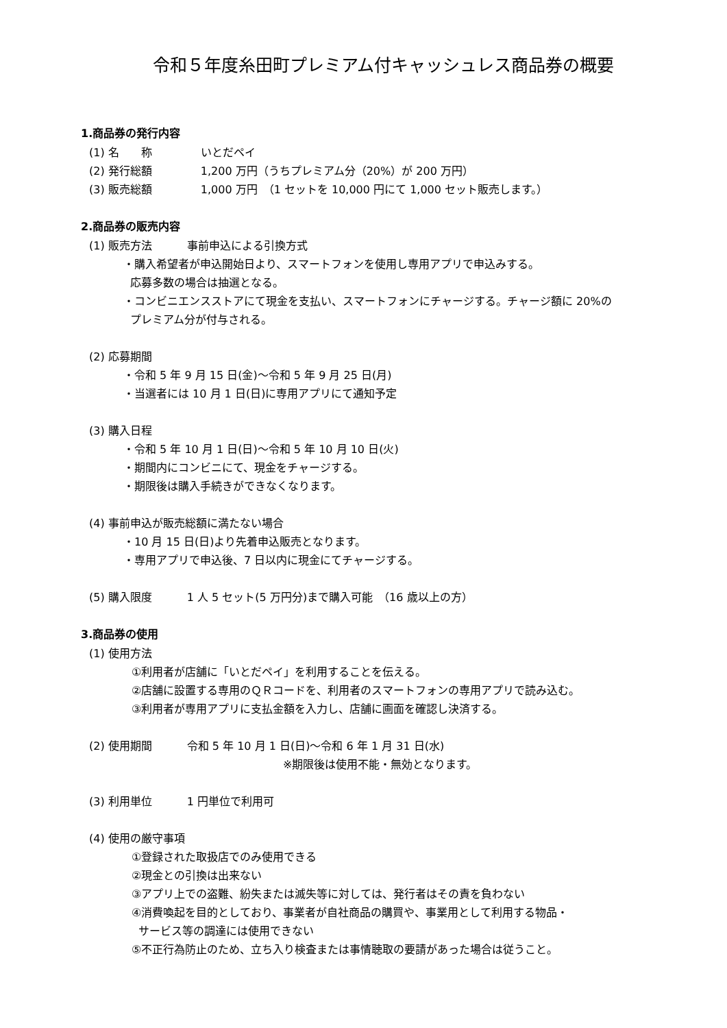令和５年度糸田町プレミアム付キャッシュレス商品券の概要
1.商品券の発行内容
(1) 名　　称 いとだペイ
(2) 発行総額 1,200 万円（うちプレミアム分（20%）が 200 万円）
(3) 販売総額 1,000 万円　（1 セットを 10,000 円にて 1,000 セット販売します。）
2.商品券の販売内容
(1) 販売方法 事前申込による引換方式
・購入希望者が申込開始日より、スマートフォンを使用し専用アプリで申込みする。
応募多数の場合は抽選となる。
・コンビニエンスストアにて現金を支払い、スマートフォンにチャージする。チャージ額に 20%の
プレミアム分が付与される。
(2) 応募期間
・令和 5 年 9 月 15 日(金)～令和 5 年 9 月 25 日(月)
・当選者には 10 月 1 日(日)に専用アプリにて通知予定
(3) 購入日程
・令和 5 年 10 月 1 日(日)～令和 5 年 10 月 10 日(火)
・期間内にコンビニにて、現金をチャージする。
・期限後は購入手続きができなくなります。
(4) 事前申込が販売総額に満たない場合
・10 月 15 日(日)より先着申込販売となります。
・専用アプリで申込後、7 日以内に現金にてチャージする。
(5) 購入限度 1 人 5 セット(5 万円分)まで購入可能　（16 歳以上の方）
3.商品券の使用
(1) 使用方法
①利用者が店舗に「いとだペイ」を利用することを伝える。
②店舗に設置する専用のＱＲコードを、利用者のスマートフォンの専用アプリで読み込む。
③利用者が専用アプリに支払金額を入力し、店舗に画面を確認し決済する。
(2) 使用期間 令和 5 年 10 月 1 日(日)～令和 6 年 1 月 31 日(水)
※期限後は使用不能・無効となります。
(3) 利用単位 1 円単位で利用可
(4) 使用の厳守事項
①登録された取扱店でのみ使用できる
②現金との引換は出来ない
③アプリ上での盗難、紛失または滅失等に対しては、発行者はその責を負わない
④消費喚起を目的としており、事業者が自社商品の購買や、事業用として利用する物品・
サービス等の調達には使用できない
⑤不正行為防止のため、立ち入り検査または事情聴取の要請があった場合は従うこと。